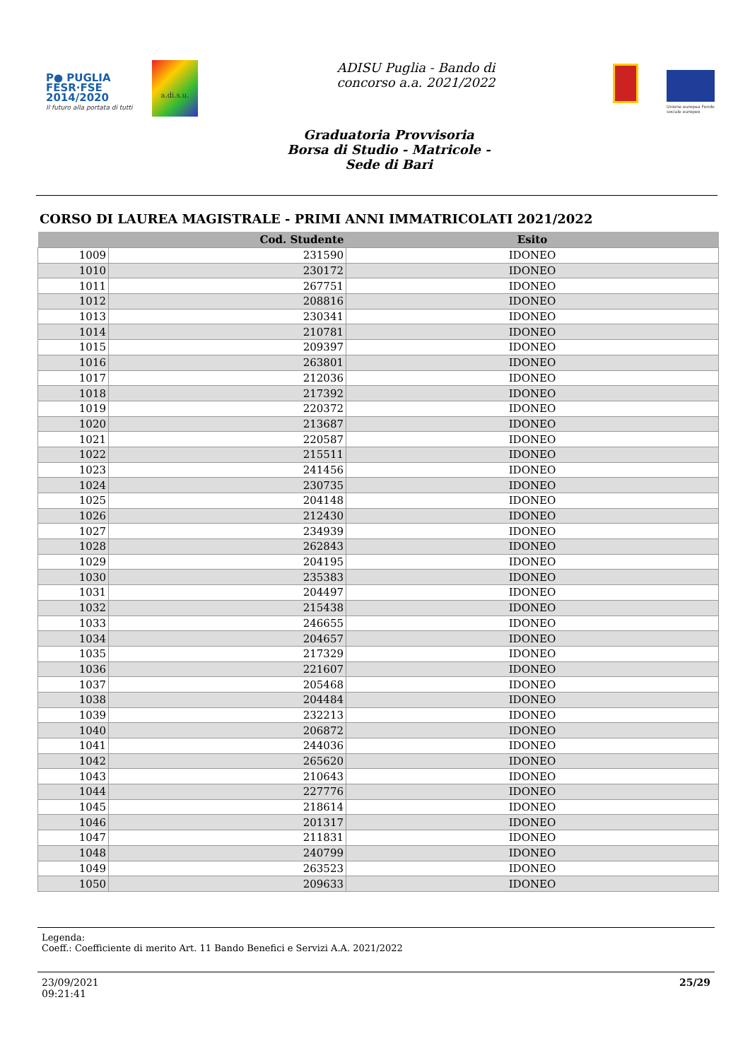P● PUGLIA
FESR·FSE
2014/2020
Il futuro alla portata di tutti
a.di.s.u.
ADISU Puglia - Bando di
concorso a.a. 2021/2022
Unione europea Fondo sociale europeo
Graduatoria Provvisoria
Borsa di Studio - Matricole -
Sede di Bari
CORSO DI LAUREA MAGISTRALE - PRIMI ANNI IMMATRICOLATI 2021/2022
| | Cod. Studente | Esito |
| --- | --- | --- |
| 1009 | 231590 | IDONEO |
| 1010 | 230172 | IDONEO |
| 1011 | 267751 | IDONEO |
| 1012 | 208816 | IDONEO |
| 1013 | 230341 | IDONEO |
| 1014 | 210781 | IDONEO |
| 1015 | 209397 | IDONEO |
| 1016 | 263801 | IDONEO |
| 1017 | 212036 | IDONEO |
| 1018 | 217392 | IDONEO |
| 1019 | 220372 | IDONEO |
| 1020 | 213687 | IDONEO |
| 1021 | 220587 | IDONEO |
| 1022 | 215511 | IDONEO |
| 1023 | 241456 | IDONEO |
| 1024 | 230735 | IDONEO |
| 1025 | 204148 | IDONEO |
| 1026 | 212430 | IDONEO |
| 1027 | 234939 | IDONEO |
| 1028 | 262843 | IDONEO |
| 1029 | 204195 | IDONEO |
| 1030 | 235383 | IDONEO |
| 1031 | 204497 | IDONEO |
| 1032 | 215438 | IDONEO |
| 1033 | 246655 | IDONEO |
| 1034 | 204657 | IDONEO |
| 1035 | 217329 | IDONEO |
| 1036 | 221607 | IDONEO |
| 1037 | 205468 | IDONEO |
| 1038 | 204484 | IDONEO |
| 1039 | 232213 | IDONEO |
| 1040 | 206872 | IDONEO |
| 1041 | 244036 | IDONEO |
| 1042 | 265620 | IDONEO |
| 1043 | 210643 | IDONEO |
| 1044 | 227776 | IDONEO |
| 1045 | 218614 | IDONEO |
| 1046 | 201317 | IDONEO |
| 1047 | 211831 | IDONEO |
| 1048 | 240799 | IDONEO |
| 1049 | 263523 | IDONEO |
| 1050 | 209633 | IDONEO |
Legenda:
Coeff.: Coefficiente di merito Art. 11 Bando Benefici e Servizi A.A. 2021/2022
23/09/2021
09:21:41
25/29